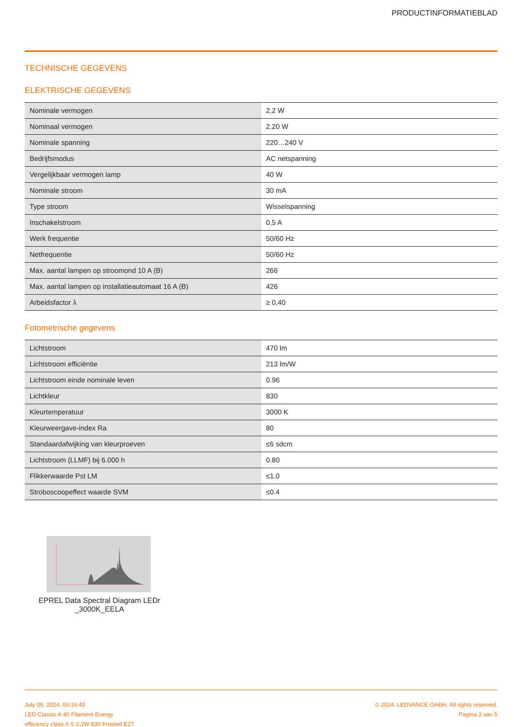PRODUCTINFORMATIEBLAD
TECHNISCHE GEGEVENS
ELEKTRISCHE GEGEVENS
| Nominale vermogen | 2,2 W |
| Nominaal vermogen | 2.20 W |
| Nominale spanning | 220…240 V |
| Bedrijfsmodus | AC netspanning |
| Vergelijkbaar vermogen lamp | 40 W |
| Nominale stroom | 30 mA |
| Type stroom | Wisselspanning |
| Inschakelstroom | 0,5 A |
| Werk frequentie | 50/60 Hz |
| Netfrequentie | 50/60 Hz |
| Max. aantal lampen op stroomond 10 A (B) | 266 |
| Max. aantal lampen op installatieautomaat 16 A (B) | 426 |
| Arbeidsfactor λ | ≥ 0,40 |
Fotometrische gegevens
| Lichtstroom | 470 lm |
| Lichtstroom efficiëntie | 213 lm/W |
| Lichtstroom einde nominale leven | 0.96 |
| Lichtkleur | 830 |
| Kleurtemperatuur | 3000 K |
| Kleurweergave-index Ra | 80 |
| Standaardafwijking van kleurproeven | ≤6 sdcm |
| Lichtstroom (LLMF) bij 6.000 h | 0.80 |
| Flikkerwaarde Pst LM | ≤1.0 |
| Stroboscoopeffect waarde SVM | ≤0.4 |
EPREL Data Spectral Diagram LEDr _3000K_EELA
July 09, 2024, 00:16:43
LED Classic A 40 Filament Energy
efficiency class A S 2.2W 830 Frosted E27
© 2024, LEDVANCE GmbH. All rights reserved.
Pagina 2 van 5